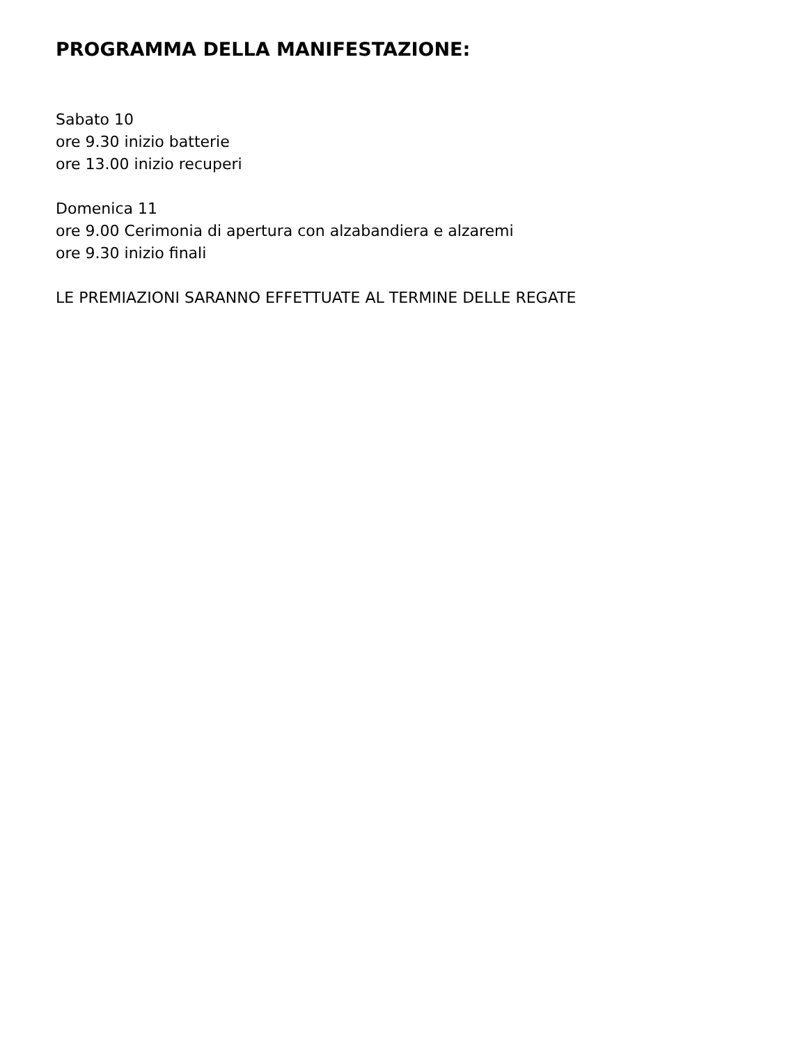PROGRAMMA DELLA MANIFESTAZIONE:
Sabato 10
ore 9.30 inizio batterie
ore 13.00 inizio recuperi
Domenica 11
ore 9.00 Cerimonia di apertura con alzabandiera e alzaremi
ore 9.30 inizio finali
LE PREMIAZIONI SARANNO EFFETTUATE AL TERMINE DELLE REGATE